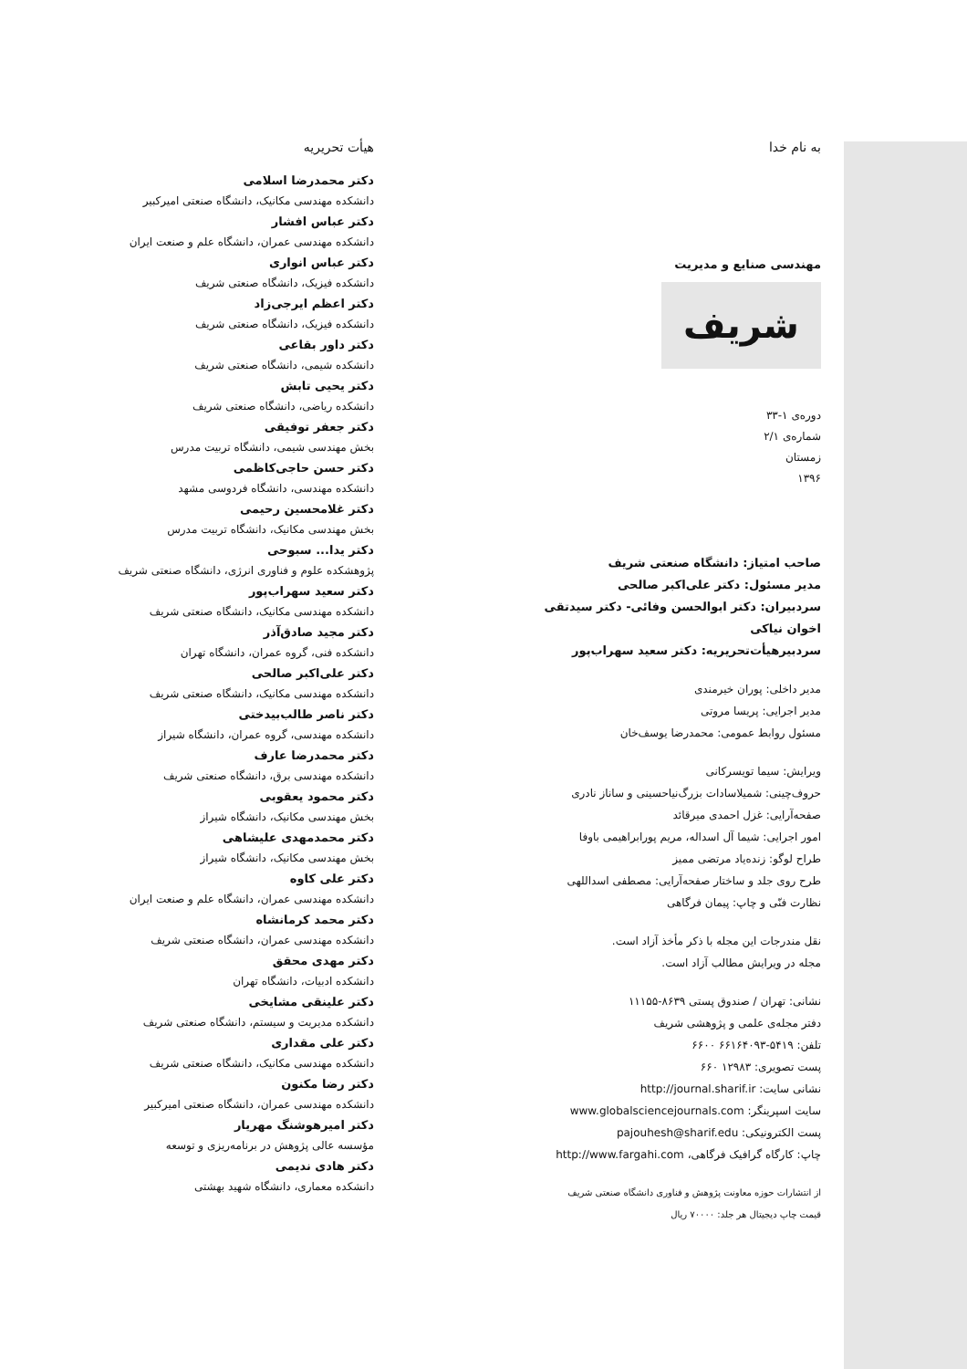به نام خدا
مهندسی صنایع و مدیریت
شریف
دورەی ۱-۳۳
شمارەی ۲/۱
زمستان
۱۳۹۶
صاحب امتیاز: دانشگاه صنعتی شریف
مدیر مسئول: دکتر علی‌اکبر صالحی
سردبیران: دکتر ابوالحسن وفائی- دکتر سیدتقی اخوان نیاکی
سردبیرهیأت‌تحریریه: دکتر سعید سهراب‌پور
مدیر داخلی: پوران خیرمندی
مدیر اجرایی: پریسا مروتی
مسئول روابط عمومی: محمدرضا یوسف‌خان
ویرایش: سیما تویسرکانی
حروف‌چینی: شمیلاسادات بزرگ‌نیاحسینی و ساناز نادری
صفحه‌آرایی: غزل احمدی میرقائد
امور اجرایی: شیما آل اسداله، مریم پورابراهیمی باوفا
طراح لوگو: زنده‌یاد مرتضی ممیز
طرح روی جلد و ساختار صفحه‌آرایی: مصطفی اسداللهی
نظارت فنّی و چاپ: پیمان فرگاهی
نقل مندرجات این مجله با ذکر مأخذ آزاد است.
مجله در ویرایش مطالب آزاد است.
نشانی: تهران / صندوق پستی ۸۶۳۹-۱۱۱۵۵
دفتر مجله‌ی علمی و پژوهشی شریف
تلفن: ۵۴۱۹-۶۶۱۶۴۰۹۳ ۶۶۰۰
پست تصویری: ۱۲۹۸۳ ۶۶۰
نشانی سایت: http://journal.sharif.ir
سایت اسپرینگر: www.globalsciencejournals.com
پست الکترونیکی: pajouhesh@sharif.edu
چاپ: کارگاه گرافیک فرگاهی، http://www.fargahi.com
از انتشارات حوزه معاونت پژوهش و فناوری دانشگاه صنعتی شریف
قیمت چاپ دیجیتال هر جلد: ۷۰۰۰۰ ریال
هیأت تحریریه
دکتر محمدرضا اسلامی
دانشکده مهندسی مکانیک، دانشگاه صنعتی امیرکبیر
دکتر عباس افشار
دانشکده مهندسی عمران، دانشگاه علم و صنعت ایران
دکتر عباس انواری
دانشکده فیزیک، دانشگاه صنعتی شریف
دکتر اعظم ایرجی‌زاد
دانشکده فیزیک، دانشگاه صنعتی شریف
دکتر داور بقاعی
دانشکده شیمی، دانشگاه صنعتی شریف
دکتر یحیی تابش
دانشکده ریاضی، دانشگاه صنعتی شریف
دکتر جعفر توفیقی
بخش مهندسی شیمی، دانشگاه تربیت مدرس
دکتر حسن حاجی‌کاظمی
دانشکده مهندسی، دانشگاه فردوسی مشهد
دکتر غلامحسین رحیمی
بخش مهندسی مکانیک، دانشگاه تربیت مدرس
دکتر یدا... سبوحی
پژوهشکده علوم و فناوری انرژی، دانشگاه صنعتی شریف
دکتر سعید سهراب‌پور
دانشکده مهندسی مکانیک، دانشگاه صنعتی شریف
دکتر مجید صادق‌آذر
دانشکده فنی، گروه عمران، دانشگاه تهران
دکتر علی‌اکبر صالحی
دانشکده مهندسی مکانیک، دانشگاه صنعتی شریف
دکتر ناصر طالب‌بیدختی
دانشکده مهندسی، گروه عمران، دانشگاه شیراز
دکتر محمدرضا عارف
دانشکده مهندسی برق، دانشگاه صنعتی شریف
دکتر محمود یعقوبی
بخش مهندسی مکانیک، دانشگاه شیراز
دکتر محمدمهدی علیشاهی
بخش مهندسی مکانیک، دانشگاه شیراز
دکتر علی کاوه
دانشکده مهندسی عمران، دانشگاه علم و صنعت ایران
دکتر محمد کرمانشاه
دانشکده مهندسی عمران، دانشگاه صنعتی شریف
دکتر مهدی محقق
دانشکده ادبیات، دانشگاه تهران
دکتر علینقی مشایخی
دانشکده مدیریت و سیستم، دانشگاه صنعتی شریف
دکتر علی مقداری
دانشکده مهندسی مکانیک، دانشگاه صنعتی شریف
دکتر رضا مکنون
دانشکده مهندسی عمران، دانشگاه صنعتی امیرکبیر
دکتر امیرهوشنگ مهریار
مؤسسه عالی پژوهش در برنامه‌ریزی و توسعه
دکتر هادی ندیمی
دانشکده معماری، دانشگاه شهید بهشتی